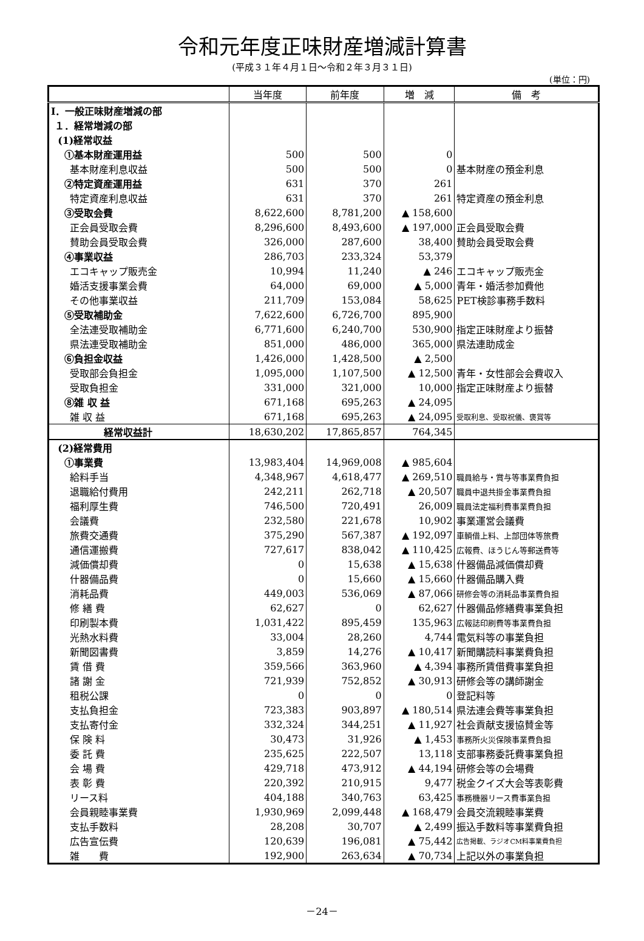令和元年度正味財産増減計算書
(平成３１年４月１日～令和２年３月３１日)
(単位：円)
| | 当年度 | 前年度 | 増 減 | 備 考 |
| --- | --- | --- | --- | --- |
| Ⅰ．一般正味財産増減の部 | | | | |
| １．経常増減の部 | | | | |
| (1)経常収益 | | | | |
| ①基本財産運用益 | 500 | 500 | 0 | |
| 基本財産利息収益 | 500 | 500 | 0 | 基本財産の預金利息 |
| ②特定資産運用益 | 631 | 370 | 261 | |
| 特定資産利息収益 | 631 | 370 | 261 | 特定資産の預金利息 |
| ③受取会費 | 8,622,600 | 8,781,200 | ▲ 158,600 | |
| 正会員受取会費 | 8,296,600 | 8,493,600 | ▲ 197,000 | 正会員受取会費 |
| 賛助会員受取会費 | 326,000 | 287,600 | 38,400 | 賛助会員受取会費 |
| ④事業収益 | 286,703 | 233,324 | 53,379 | |
| エコキャップ販売金 | 10,994 | 11,240 | ▲ 246 | エコキャップ販売金 |
| 婚活支援事業会費 | 64,000 | 69,000 | ▲ 5,000 | 青年・婚活参加費他 |
| その他事業収益 | 211,709 | 153,084 | 58,625 | PET検診事務手数料 |
| ⑤受取補助金 | 7,622,600 | 6,726,700 | 895,900 | |
| 全法連受取補助金 | 6,771,600 | 6,240,700 | 530,900 | 指定正味財産より振替 |
| 県法連受取補助金 | 851,000 | 486,000 | 365,000 | 県法連助成金 |
| ⑥負担金収益 | 1,426,000 | 1,428,500 | ▲ 2,500 | |
| 受取部会負担金 | 1,095,000 | 1,107,500 | ▲ 12,500 | 青年・女性部会会費収入 |
| 受取負担金 | 331,000 | 321,000 | 10,000 | 指定正味財産より振替 |
| ⑧雑 収 益 | 671,168 | 695,263 | ▲ 24,095 | |
| 雑 収 益 | 671,168 | 695,263 | ▲ 24,095 | 受取利息、受取祝儀、褒賞等 |
| 経常収益計 | 18,630,202 | 17,865,857 | 764,345 | |
| (2)経常費用 | | | | |
| ①事業費 | 13,983,404 | 14,969,008 | ▲ 985,604 | |
| 給料手当 | 4,348,967 | 4,618,477 | ▲ 269,510 | 職員給与・賞与等事業費負担 |
| 退職給付費用 | 242,211 | 262,718 | ▲ 20,507 | 職員中退共掛金事業費負担 |
| 福利厚生費 | 746,500 | 720,491 | 26,009 | 職員法定福利費事業費負担 |
| 会議費 | 232,580 | 221,678 | 10,902 | 事業運営会議費 |
| 旅費交通費 | 375,290 | 567,387 | ▲ 192,097 | 車輌借上料、上部団体等旅費 |
| 通信運搬費 | 727,617 | 838,042 | ▲ 110,425 | 広報費、ほうじん等郵送費等 |
| 減価償却費 | 0 | 15,638 | ▲ 15,638 | 什器備品減価償却費 |
| 什器備品費 | 0 | 15,660 | ▲ 15,660 | 什器備品購入費 |
| 消耗品費 | 449,003 | 536,069 | ▲ 87,066 | 研修会等の消耗品事業費負担 |
| 修 繕 費 | 62,627 | 0 | 62,627 | 什器備品修繕費事業負担 |
| 印刷製本費 | 1,031,422 | 895,459 | 135,963 | 広報誌印刷費等事業費負担 |
| 光熱水料費 | 33,004 | 28,260 | 4,744 | 電気料等の事業負担 |
| 新聞図書費 | 3,859 | 14,276 | ▲ 10,417 | 新聞購読料事業費負担 |
| 賃 借 費 | 359,566 | 363,960 | ▲ 4,394 | 事務所賃借費事業負担 |
| 諸 謝 金 | 721,939 | 752,852 | ▲ 30,913 | 研修会等の講師謝金 |
| 租税公課 | 0 | 0 | 0 | 登記料等 |
| 支払負担金 | 723,383 | 903,897 | ▲ 180,514 | 県法連会費等事業負担 |
| 支払寄付金 | 332,324 | 344,251 | ▲ 11,927 | 社会貢献支援協賛金等 |
| 保 険 料 | 30,473 | 31,926 | ▲ 1,453 | 事務所火災保険事業費負担 |
| 委 託 費 | 235,625 | 222,507 | 13,118 | 支部事務委託費事業負担 |
| 会 場 費 | 429,718 | 473,912 | ▲ 44,194 | 研修会等の会場費 |
| 表 彰 費 | 220,392 | 210,915 | 9,477 | 税金クイズ大会等表彰費 |
| リース料 | 404,188 | 340,763 | 63,425 | 事務機器リース費事業負担 |
| 会員親睦事業費 | 1,930,969 | 2,099,448 | ▲ 168,479 | 会員交流親睦事業費 |
| 支払手数料 | 28,208 | 30,707 | ▲ 2,499 | 振込手数料等事業費負担 |
| 広告宣伝費 | 120,639 | 196,081 | ▲ 75,442 | 広告掲載、ラジオCM料事業費負担 |
| 雑 費 | 192,900 | 263,634 | ▲ 70,734 | 上記以外の事業負担 |
－24－